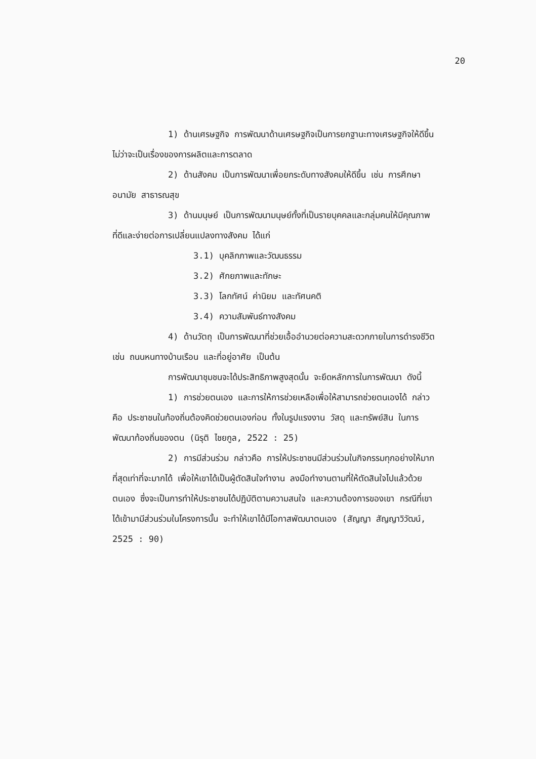20
1) ด้านเศรษฐกิจ การพัฒนาด้านเศรษฐกิจเป็นการยกฐานะทางเศรษฐกิจให้ดีขึ้น ไม่ว่าจะเป็นเรื่องของการผลิตและการตลาด
2) ด้านสังคม เป็นการพัฒนาเพื่อยกระดับทางสังคมให้ดีขึ้น เช่น การศึกษา อนามัย สาธารณสุข
3) ด้านมนุษย์ เป็นการพัฒนามนุษย์ทั้งที่เป็นรายบุคคลและกลุ่มคนให้มีคุณภาพที่ดีและง่ายต่อการเปลี่ยนแปลงทางสังคม ได้แก่
3.1) บุคลิกภาพและวัฒนธรรม
3.2) ศักยภาพและทักษะ
3.3) โลกทัศน์ ค่านิยม และทัศนคติ
3.4) ความสัมพันธ์ทางสังคม
4) ด้านวัตถุ เป็นการพัฒนาที่ช่วยเอื้ออำนวยต่อความสะดวกภายในการดำรงชีวิต เช่น ถนนหนทางบ้านเรือน และที่อยู่อาศัย เป็นต้น
การพัฒนาชุมชนจะได้ประสิทธิภาพสูงสุดนั้น จะยึดหลักการในการพัฒนา ดังนี้
1) การช่วยตนเอง และการให้การช่วยเหลือเพื่อให้สามารถช่วยตนเองได้ กล่าวคือ ประชาชนในท้องถิ่นต้องคิดช่วยตนเองก่อน ทั้งในรูปแรงงาน วัสดุ และทรัพย์สิน ในการพัฒนาท้องถิ่นของตน (นิรุติ ไชยกูล, 2522 : 25)
2) การมีส่วนร่วม กล่าวคือ การให้ประชาชนมีส่วนร่วมในกิจกรรมทุกอย่างให้มากที่สุดเท่าที่จะมากได้ เพื่อให้เขาได้เป็นผู้ตัดสินใจทำงาน ลงมือทำงานตามที่ให้ตัดสินใจไปแล้วด้วยตนเอง ซึ่งจะเป็นการทำให้ประชาชนได้ปฏิบัติตามความสนใจ และความต้องการของเขา กรณีที่เขาได้เข้ามามีส่วนร่วมในโครงการนั้น จะทำให้เขาได้มีโอกาสพัฒนาตนเอง (สัญญา สัญญาวิวัฒน์, 2525 : 90)